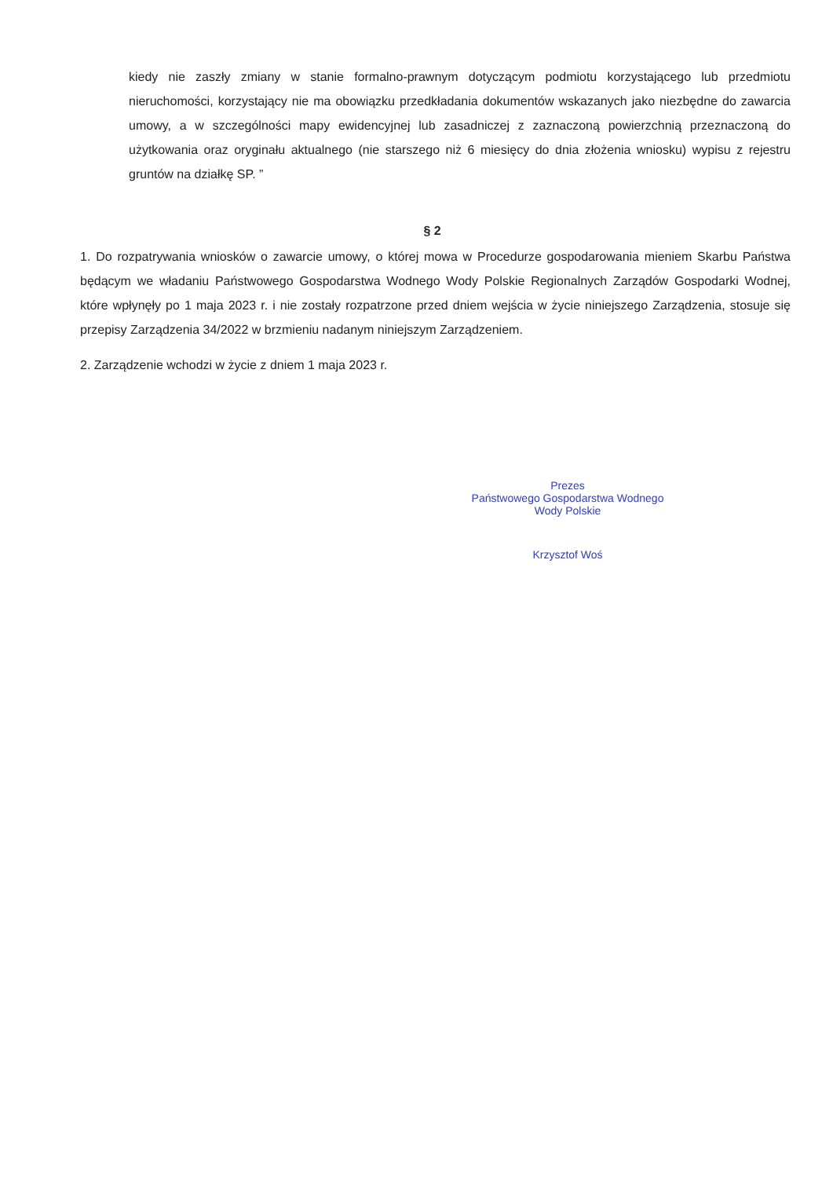kiedy nie zaszły zmiany w stanie formalno-prawnym dotyczącym podmiotu korzystającego lub przedmiotu nieruchomości, korzystający nie ma obowiązku przedkładania dokumentów wskazanych jako niezbędne do zawarcia umowy, a w szczególności mapy ewidencyjnej lub zasadniczej z zaznaczoną powierzchnią przeznaczoną do użytkowania oraz oryginału aktualnego (nie starszego niż 6 miesięcy do dnia złożenia wniosku) wypisu z rejestru gruntów na działkę SP. ”
§ 2
1. Do rozpatrywania wniosków o zawarcie umowy, o której mowa w Procedurze gospodarowania mieniem Skarbu Państwa będącym we władaniu Państwowego Gospodarstwa Wodnego Wody Polskie Regionalnych Zarządów Gospodarki Wodnej, które wpłynęły po 1 maja 2023 r. i nie zostały rozpatrzone przed dniem wejścia w życie niniejszego Zarządzenia, stosuje się przepisy Zarządzenia 34/2022 w brzmieniu nadanym niniejszym Zarządzeniem.
2. Zarządzenie wchodzi w życie z dniem 1 maja 2023 r.
Prezes
Państwowego Gospodarstwa Wodnego
Wody Polskie
Krzysztof Woś